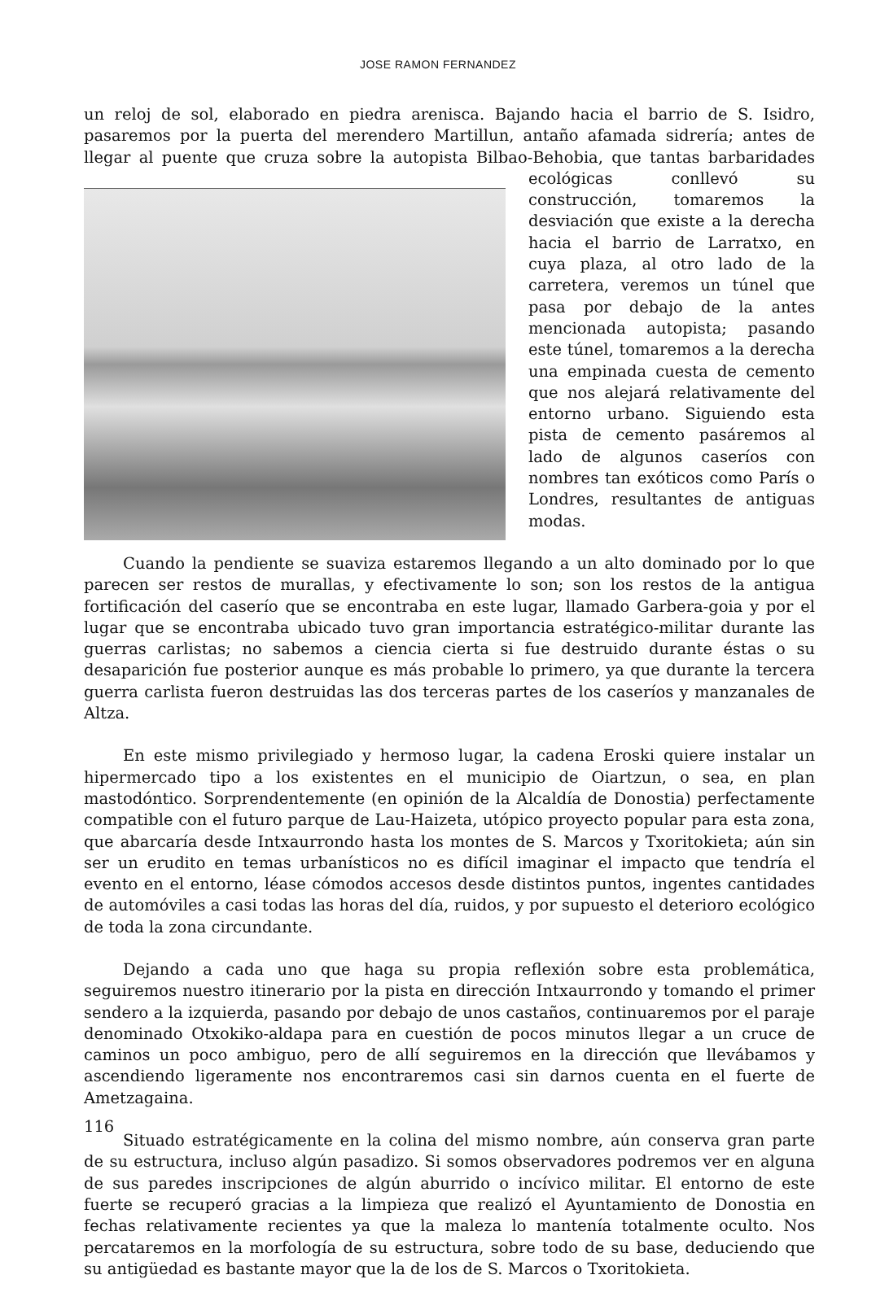JOSE RAMON FERNANDEZ
un reloj de sol, elaborado en piedra arenisca. Bajando hacia el barrio de S. Isidro, pasaremos por la puerta del merendero Martillun, antaño afamada sidrería; antes de llegar al puente que cruza sobre la autopista Bilbao-Behobia, que tantas barbaridades ecológicas conllevó su construcción, tomaremos la desviación que existe a la derecha hacia el barrio de Larratxo, en cuya plaza, al otro lado de la carretera, veremos un túnel que pasa por debajo de la antes mencionada autopista; pasando este túnel, tomaremos a la derecha una empinada cuesta de cemento que nos alejará relativamente del entorno urbano. Siguiendo esta pista de cemento pasáremos al lado de algunos caseríos con nombres tan exóticos como París o Londres, resultantes de antiguas modas.
Cuando la pendiente se suaviza estaremos llegando a un alto dominado por lo que parecen ser restos de murallas, y efectivamente lo son; son los restos de la antigua fortificación del caserío que se encontraba en este lugar, llamado Garbera-goia y por el lugar que se encontraba ubicado tuvo gran importancia estratégico-militar durante las guerras carlistas; no sabemos a ciencia cierta si fue destruido durante éstas o su desaparición fue posterior aunque es más probable lo primero, ya que durante la tercera guerra carlista fueron destruidas las dos terceras partes de los caseríos y manzanales de Altza.
En este mismo privilegiado y hermoso lugar, la cadena Eroski quiere instalar un hipermercado tipo a los existentes en el municipio de Oiartzun, o sea, en plan mastodóntico. Sorprendentemente (en opinión de la Alcaldía de Donostia) perfectamente compatible con el futuro parque de Lau-Haizeta, utópico proyecto popular para esta zona, que abarcaría desde Intxaurrondo hasta los montes de S. Marcos y Txoritokieta; aún sin ser un erudito en temas urbanísticos no es difícil imaginar el impacto que tendría el evento en el entorno, léase cómodos accesos desde distintos puntos, ingentes cantidades de automóviles a casi todas las horas del día, ruidos, y por supuesto el deterioro ecológico de toda la zona circundante.
Dejando a cada uno que haga su propia reflexión sobre esta problemática, seguiremos nuestro itinerario por la pista en dirección Intxaurrondo y tomando el primer sendero a la izquierda, pasando por debajo de unos castaños, continuaremos por el paraje denominado Otxokiko-aldapa para en cuestión de pocos minutos llegar a un cruce de caminos un poco ambiguo, pero de allí seguiremos en la dirección que llevábamos y ascendiendo ligeramente nos encontraremos casi sin darnos cuenta en el fuerte de Ametzagaina.
Situado estratégicamente en la colina del mismo nombre, aún conserva gran parte de su estructura, incluso algún pasadizo. Si somos observadores podremos ver en alguna de sus paredes inscripciones de algún aburrido o incívico militar. El entorno de este fuerte se recuperó gracias a la limpieza que realizó el Ayuntamiento de Donostia en fechas relativamente recientes ya que la maleza lo mantenía totalmente oculto. Nos percataremos en la morfología de su estructura, sobre todo de su base, deduciendo que su antigüedad es bastante mayor que la de los de S. Marcos o Txoritokieta.
116